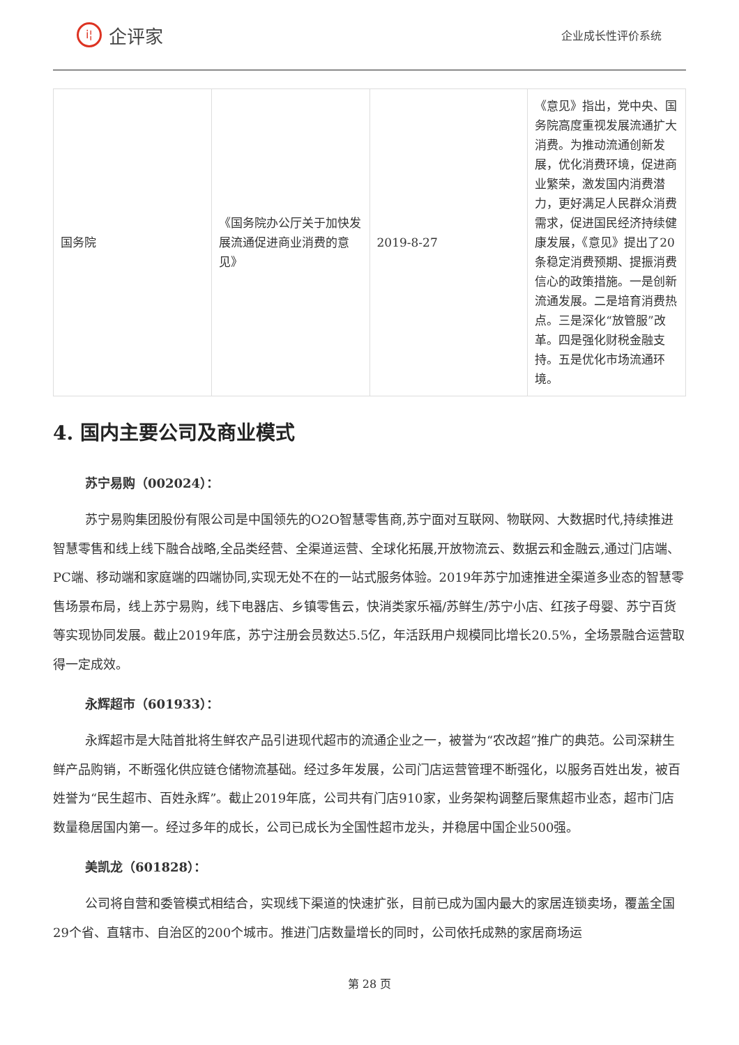i¦
企评家
企业成长性评价系统
| 国务院 | 《国务院办公厅关于加快发展流通促进商业消费的意见》 | 2019-8-27 | 《意见》指出，党中央、国务院高度重视发展流通扩大消费。为推动流通创新发展，优化消费环境，促进商业繁荣，激发国内消费潜力，更好满足人民群众消费需求，促进国民经济持续健康发展，《意见》提出了20条稳定消费预期、提振消费信心的政策措施。一是创新流通发展。二是培育消费热点。三是深化“放管服”改革。四是强化财税金融支持。五是优化市场流通环境。 |
4. 国内主要公司及商业模式
苏宁易购（002024）：
苏宁易购集团股份有限公司是中国领先的O2O智慧零售商,苏宁面对互联网、物联网、大数据时代,持续推进智慧零售和线上线下融合战略,全品类经营、全渠道运营、全球化拓展,开放物流云、数据云和金融云,通过门店端、PC端、移动端和家庭端的四端协同,实现无处不在的一站式服务体验。2019年苏宁加速推进全渠道多业态的智慧零售场景布局，线上苏宁易购，线下电器店、乡镇零售云，快消类家乐福/苏鲜生/苏宁小店、红孩子母婴、苏宁百货等实现协同发展。截止2019年底，苏宁注册会员数达5.5亿，年活跃用户规模同比增长20.5%，全场景融合运营取得一定成效。
永辉超市（601933）：
永辉超市是大陆首批将生鲜农产品引进现代超市的流通企业之一，被誉为“农改超”推广的典范。公司深耕生鲜产品购销，不断强化供应链仓储物流基础。经过多年发展，公司门店运营管理不断强化，以服务百姓出发，被百姓誉为“民生超市、百姓永辉”。截止2019年底，公司共有门店910家，业务架构调整后聚焦超市业态，超市门店数量稳居国内第一。经过多年的成长，公司已成长为全国性超市龙头，并稳居中国企业500强。
美凯龙（601828）：
公司将自营和委管模式相结合，实现线下渠道的快速扩张，目前已成为国内最大的家居连锁卖场，覆盖全国29个省、直辖市、自治区的200个城市。推进门店数量增长的同时，公司依托成熟的家居商场运
第 28 页